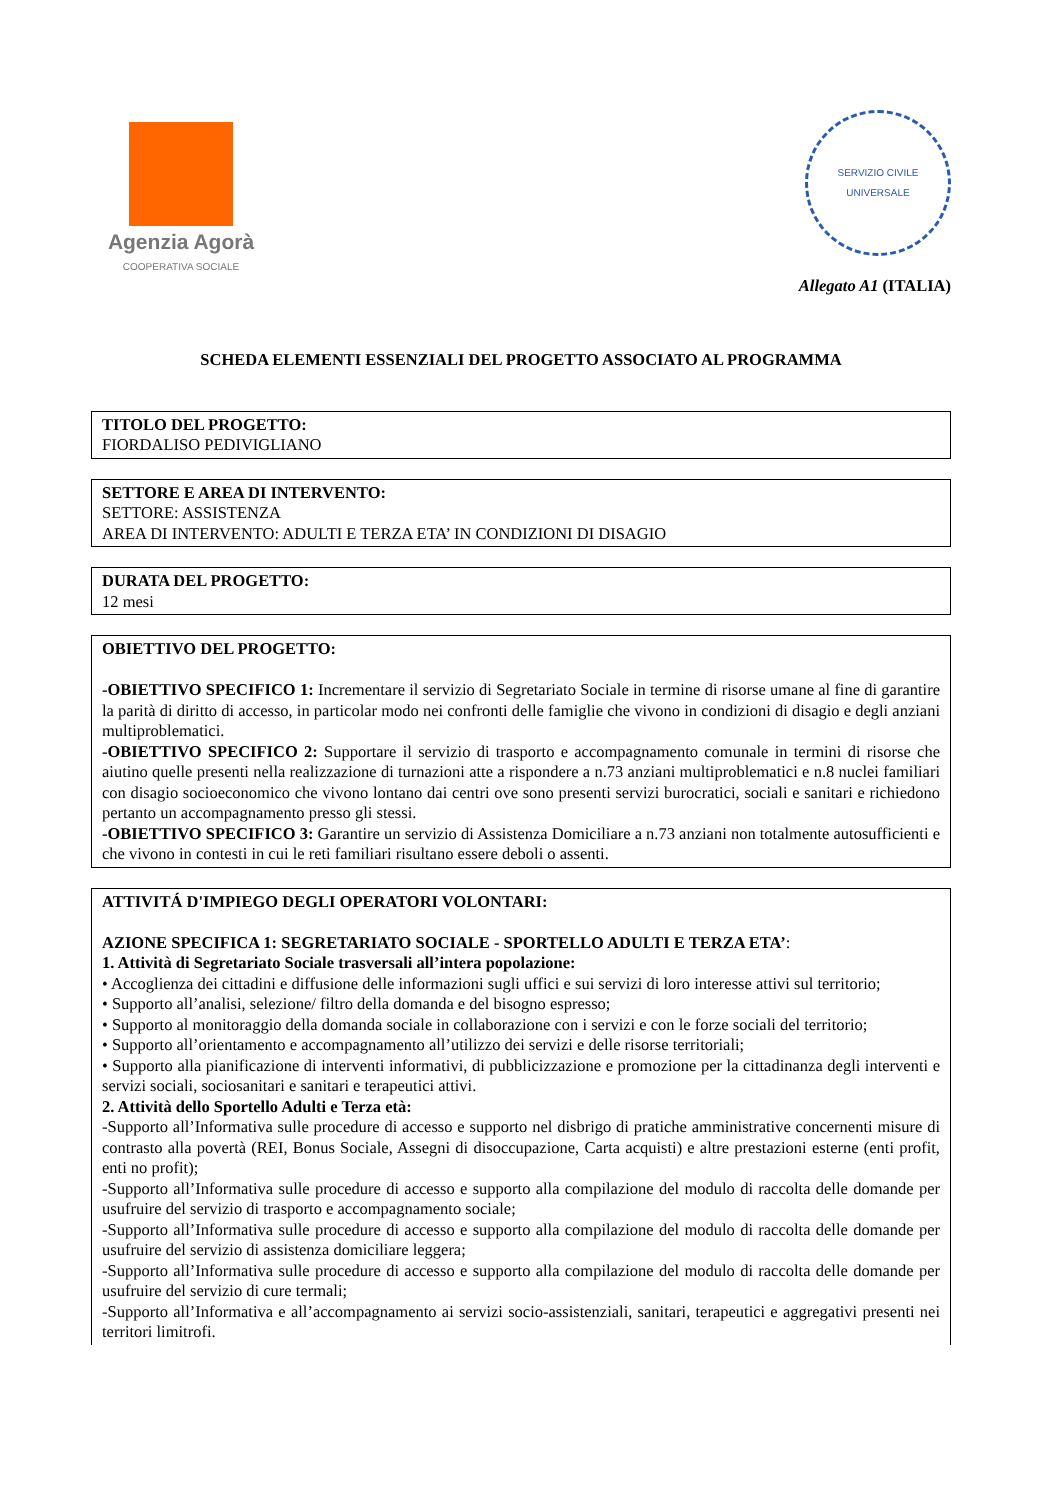Agenzia Agorà
COOPERATIVA SOCIALE
SERVIZIO CIVILE UNIVERSALE
Allegato A1 (ITALIA)
SCHEDA ELEMENTI ESSENZIALI DEL PROGETTO ASSOCIATO AL PROGRAMMA
TITOLO DEL PROGETTO:
FIORDALISO PEDIVIGLIANO
SETTORE E AREA DI INTERVENTO:
SETTORE: ASSISTENZA
AREA DI INTERVENTO: ADULTI E TERZA ETA’ IN CONDIZIONI DI DISAGIO
DURATA DEL PROGETTO:
12 mesi
OBIETTIVO DEL PROGETTO:
-OBIETTIVO SPECIFICO 1: Incrementare il servizio di Segretariato Sociale in termine di risorse umane al fine di garantire la parità di diritto di accesso, in particolar modo nei confronti delle famiglie che vivono in condizioni di disagio e degli anziani multiproblematici.
-OBIETTIVO SPECIFICO 2: Supportare il servizio di trasporto e accompagnamento comunale in termini di risorse che aiutino quelle presenti nella realizzazione di turnazioni atte a rispondere a n.73 anziani multiproblematici e n.8 nuclei familiari con disagio socioeconomico che vivono lontano dai centri ove sono presenti servizi burocratici, sociali e sanitari e richiedono pertanto un accompagnamento presso gli stessi.
-OBIETTIVO SPECIFICO 3: Garantire un servizio di Assistenza Domiciliare a n.73 anziani non totalmente autosufficienti e che vivono in contesti in cui le reti familiari risultano essere deboli o assenti.
ATTIVITÁ D'IMPIEGO DEGLI OPERATORI VOLONTARI:
AZIONE SPECIFICA 1: SEGRETARIATO SOCIALE - SPORTELLO ADULTI E TERZA ETA’:
1. Attività di Segretariato Sociale trasversali all’intera popolazione:
• Accoglienza dei cittadini e diffusione delle informazioni sugli uffici e sui servizi di loro interesse attivi sul territorio;
• Supporto all’analisi, selezione/ filtro della domanda e del bisogno espresso;
• Supporto al monitoraggio della domanda sociale in collaborazione con i servizi e con le forze sociali del territorio;
• Supporto all’orientamento e accompagnamento all’utilizzo dei servizi e delle risorse territoriali;
• Supporto alla pianificazione di interventi informativi, di pubblicizzazione e promozione per la cittadinanza degli interventi e servizi sociali, sociosanitari e sanitari e terapeutici attivi.
2. Attività dello Sportello Adulti e Terza età:
-Supporto all’Informativa sulle procedure di accesso e supporto nel disbrigo di pratiche amministrative concernenti misure di contrasto alla povertà (REI, Bonus Sociale, Assegni di disoccupazione, Carta acquisti) e altre prestazioni esterne (enti profit, enti no profit);
-Supporto all’Informativa sulle procedure di accesso e supporto alla compilazione del modulo di raccolta delle domande per usufruire del servizio di trasporto e accompagnamento sociale;
-Supporto all’Informativa sulle procedure di accesso e supporto alla compilazione del modulo di raccolta delle domande per usufruire del servizio di assistenza domiciliare leggera;
-Supporto all’Informativa sulle procedure di accesso e supporto alla compilazione del modulo di raccolta delle domande per usufruire del servizio di cure termali;
-Supporto all’Informativa e all’accompagnamento ai servizi socio-assistenziali, sanitari, terapeutici e aggregativi presenti nei territori limitrofi.